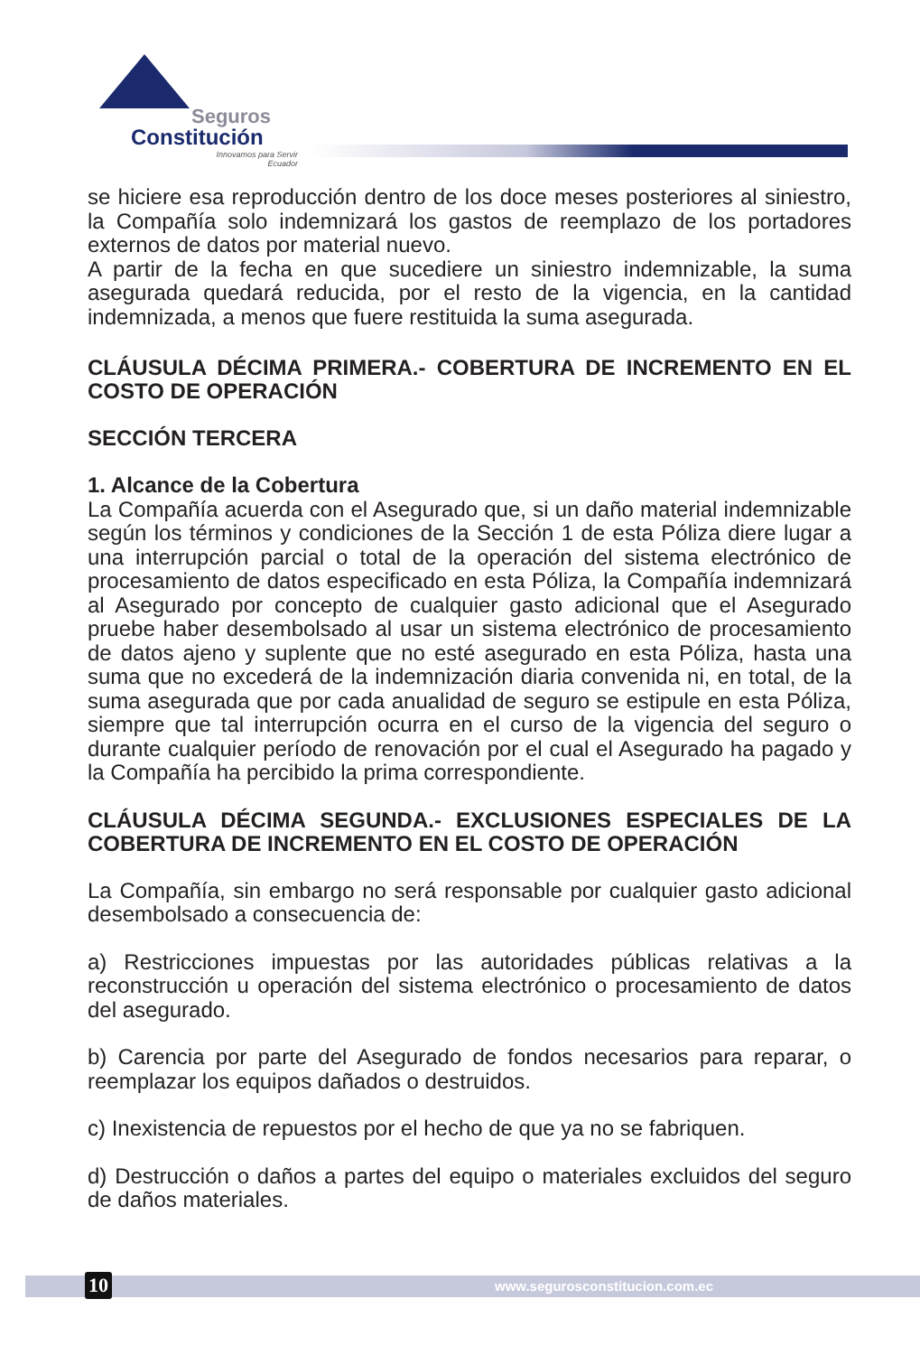Seguros
Constitución
Innovamos para Servir
Ecuador
se hiciere esa reproducción dentro de los doce meses posteriores al siniestro, la Compañía solo indemnizará los gastos de reemplazo de los portadores externos de datos por material nuevo.
A partir de la fecha en que sucediere un siniestro indemnizable, la suma asegurada quedará reducida, por el resto de la vigencia, en la cantidad indemnizada, a menos que fuere restituida la suma asegurada.
CLÁUSULA DÉCIMA PRIMERA.- COBERTURA DE INCREMENTO EN EL COSTO DE OPERACIÓN
SECCIÓN TERCERA
1. Alcance de la Cobertura
La Compañía acuerda con el Asegurado que, si un daño material indemnizable según los términos y condiciones de la Sección 1 de esta Póliza diere lugar a una interrupción parcial o total de la operación del sistema electrónico de procesamiento de datos especificado en esta Póliza, la Compañía indemnizará al Asegurado por concepto de cualquier gasto adicional que el Asegurado pruebe haber desembolsado al usar un sistema electrónico de procesamiento de datos ajeno y suplente que no esté asegurado en esta Póliza, hasta una suma que no excederá de la indemnización diaria convenida ni, en total, de la suma asegurada que por cada anualidad de seguro se estipule en esta Póliza, siempre que tal interrupción ocurra en el curso de la vigencia del seguro o durante cualquier período de renovación por el cual el Asegurado ha pagado y la Compañía ha percibido la prima correspondiente.
CLÁUSULA DÉCIMA SEGUNDA.- EXCLUSIONES ESPECIALES DE LA COBERTURA DE INCREMENTO EN EL COSTO DE OPERACIÓN
La Compañía, sin embargo no será responsable por cualquier gasto adicional desembolsado a consecuencia de:
a) Restricciones impuestas por las autoridades públicas relativas a la reconstrucción u operación del sistema electrónico o procesamiento de datos del asegurado.
b) Carencia por parte del Asegurado de fondos necesarios para reparar, o reemplazar los equipos dañados o destruidos.
c) Inexistencia de repuestos por el hecho de que ya no se fabriquen.
d) Destrucción o daños a partes del equipo o materiales excluidos del seguro de daños materiales.
10 www.segurosconstitucion.com.ec